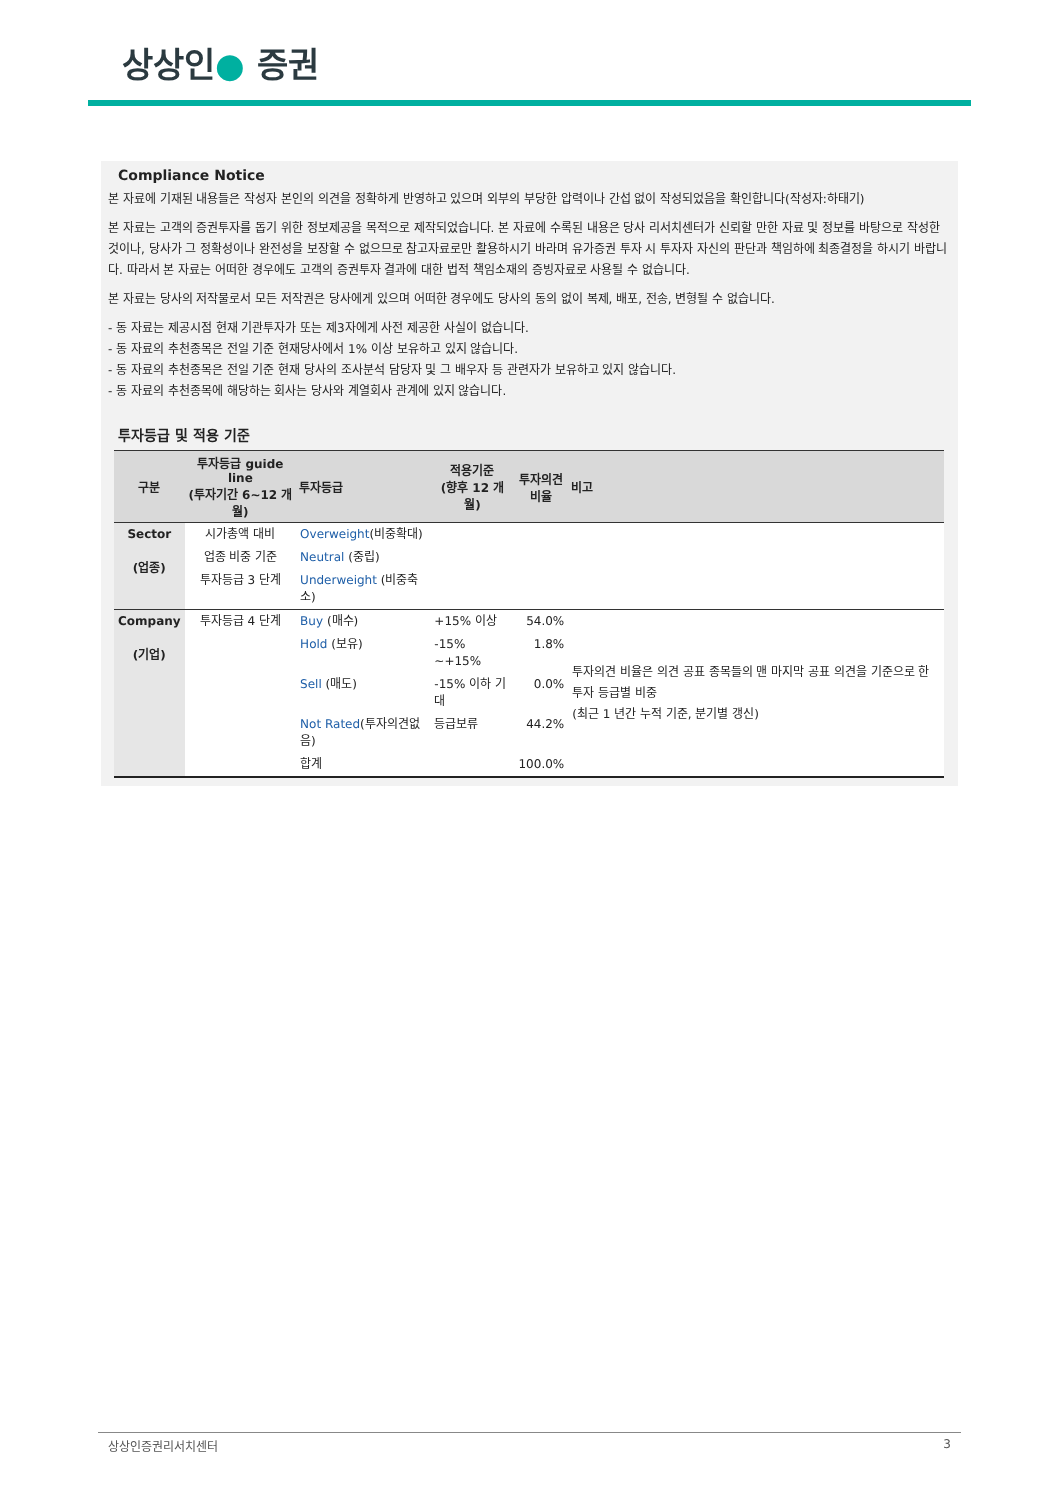상상인● 증권
Compliance Notice
본 자료에 기재된 내용들은 작성자 본인의 의견을 정확하게 반영하고 있으며 외부의 부당한 압력이나 간섭 없이 작성되었음을 확인합니다(작성자:하태기)
본 자료는 고객의 증권투자를 돕기 위한 정보제공을 목적으로 제작되었습니다. 본 자료에 수록된 내용은 당사 리서치센터가 신뢰할 만한 자료 및 정보를 바탕으로 작성한 것이나, 당사가 그 정확성이나 완전성을 보장할 수 없으므로 참고자료로만 활용하시기 바라며 유가증권 투자 시 투자자 자신의 판단과 책임하에 최종결정을 하시기 바랍니다. 따라서 본 자료는 어떠한 경우에도 고객의 증권투자 결과에 대한 법적 책임소재의 증빙자료로 사용될 수 없습니다.
본 자료는 당사의 저작물로서 모든 저작권은 당사에게 있으며 어떠한 경우에도 당사의 동의 없이 복제, 배포, 전송, 변형될 수 없습니다.
- 동 자료는 제공시점 현재 기관투자가 또는 제3자에게 사전 제공한 사실이 없습니다.
- 동 자료의 추천종목은 전일 기준 현재당사에서 1% 이상 보유하고 있지 않습니다.
- 동 자료의 추천종목은 전일 기준 현재 당사의 조사분석 담당자 및 그 배우자 등 관련자가 보유하고 있지 않습니다.
- 동 자료의 추천종목에 해당하는 회사는 당사와 계열회사 관계에 있지 않습니다.
투자등급 및 적용 기준
| 구분 | 투자등급 guide line (투자기간 6~12 개월) | 투자등급 | 적용기준 (향후 12 개월) | 투자의견 비율 | 비고 |
| --- | --- | --- | --- | --- | --- |
| Sector (업종) | 시가총액 대비 | Overweight (비중확대) | | | |
| | 업종 비중 기준 | Neutral (중립) | | | |
| | 투자등급 3 단계 | Underweight (비중축소) | | | |
| Company (기업) | 투자등급 4 단계 | Buy (매수) | +15% 이상 | 54.0% | 투자의견 비율은 의견 공표 종목들의 맨 마지막 공표 의견을 기준으로 한 투자 등급별 비중 (최근 1 년간 누적 기준, 분기별 갱신) |
| | | Hold (보유) | -15% ~+15% | 1.8% | |
| | | Sell (매도) | -15% 이하 기대 | 0.0% | |
| | | Not Rated (투자의견없음) | 등급보류 | 44.2% | |
| | | 합계 | | 100.0% | |
상상인증권리서치센터 3